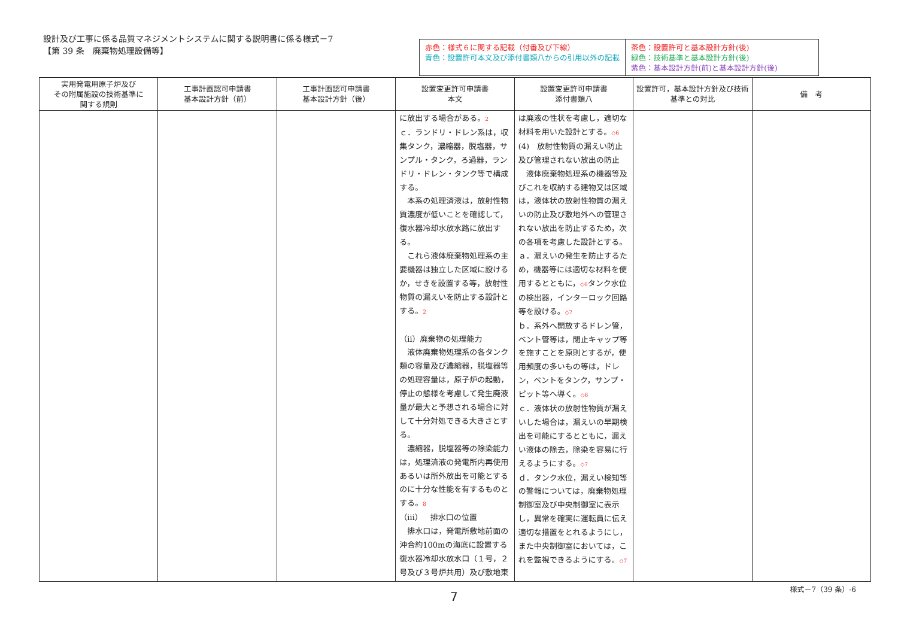設計及び工事に係る品質マネジメントシステムに関する説明書に係る様式－7
【第 39 条　廃棄物処理設備等】
赤色：様式６に関する記載（付番及び下線）
青色：設置許可本文及び添付書類八からの引用以外の記載
茶色：設置許可と基本設計方針(後)
緑色：技術基準と基本設計方針(後)
紫色：基本設計方針(前)と基本設計方針(後)
| 実用発電用原子炉及び その附属施設の技術基準に 関する規則 | 工事計画認可申請書 基本設計方針（前） | 工事計画認可申請書 基本設計方針（後） | 設置変更許可申請書 本文 | 設置変更許可申請書 添付書類八 | 設置許可，基本設計方針及び技術基準との対比 | 備 考 |
| --- | --- | --- | --- | --- | --- | --- |
| | | | に放出する場合がある。 2 ｃ．ランドリ・ドレン系は，収集タンク，濃縮器，脱塩器，サンプル・タンク，ろ過器，ランドリ・ドレン・タンク等で構成する。 本系の処理済液は，放射性物質濃度が低いことを確認して，復水器冷却水放水路に放出する。 これら液体廃棄物処理系の主要機器は独立した区域に設けるか，せきを設置する等，放射性物質の漏えいを防止する設計とする。 2 （ⅱ）廃棄物の処理能力 液体廃棄物処理系の各タンク類の容量及び濃縮器，脱塩器等の処理容量は，原子炉の起動，停止の態様を考慮して発生廃液量が最大と予想される場合に対して十分対処できる大きさとする。 濃縮器，脱塩器等の除染能力は，処理済液の発電所内再使用あるいは所外放出を可能とするのに十分な性能を有するものとする。 8 （ⅲ） 排水口の位置 排水口は，発電所敷地前面の沖合約100mの海底に設置する復水器冷却水放水口（１号，２号及び３号炉共用）及び敷地東 | は廃液の性状を考慮し，適切な材料を用いた設計とする。 ◇6 (4) 放射性物質の漏えい防止及び管理されない放出の防止 液体廃棄物処理系の機器等及びこれを収納する建物又は区域は，液体状の放射性物質の漏えいの防止及び敷地外への管理されない放出を防止するため，次の各項を考慮した設計とする。 ａ．漏えいの発生を防止するため，機器等には適切な材料を使用するとともに， ◇6 タンク水位の検出器，インターロック回路等を設ける。 ◇7 ｂ．系外へ開放するドレン管，ベント管等は，閉止キャップ等を施すことを原則とするが，使用頻度の多いもの等は，ドレン，ベントをタンク，サンプ・ピット等へ導く。 ◇6 ｃ．液体状の放射性物質が漏えいした場合は，漏えいの早期検出を可能にするとともに，漏えい液体の除去，除染を容易に行えるようにする。 ◇7 ｄ．タンク水位，漏えい検知等の警報については，廃棄物処理制御室及び中央制御室に表示し，異常を確実に運転員に伝え適切な措置をとれるようにし，また中央制御室においては，これを監視できるようにする。 ◇7 | | |
様式－7（39 条）-6
7